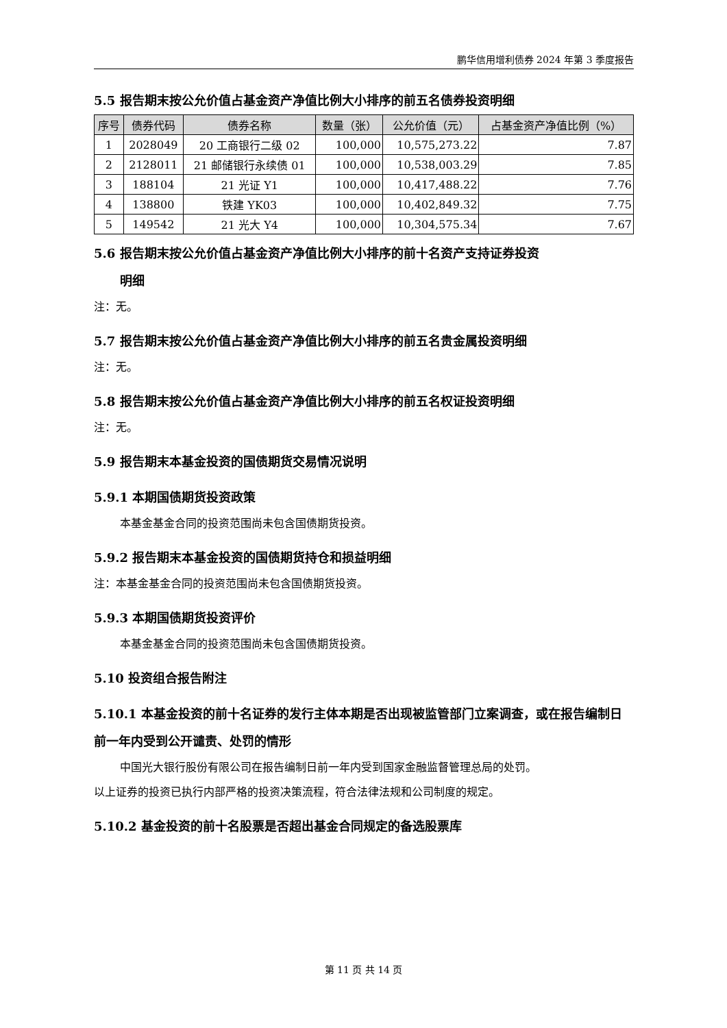鹏华信用增利债券 2024 年第 3 季度报告
5.5 报告期末按公允价值占基金资产净值比例大小排序的前五名债券投资明细
| 序号 | 债券代码 | 债券名称 | 数量（张） | 公允价值（元） | 占基金资产净值比例（%） |
| --- | --- | --- | --- | --- | --- |
| 1 | 2028049 | 20 工商银行二级 02 | 100,000 | 10,575,273.22 | 7.87 |
| 2 | 2128011 | 21 邮储银行永续债 01 | 100,000 | 10,538,003.29 | 7.85 |
| 3 | 188104 | 21 光证 Y1 | 100,000 | 10,417,488.22 | 7.76 |
| 4 | 138800 | 铁建 YK03 | 100,000 | 10,402,849.32 | 7.75 |
| 5 | 149542 | 21 光大 Y4 | 100,000 | 10,304,575.34 | 7.67 |
5.6 报告期末按公允价值占基金资产净值比例大小排序的前十名资产支持证券投资
明细
注：无。
5.7 报告期末按公允价值占基金资产净值比例大小排序的前五名贵金属投资明细
注：无。
5.8 报告期末按公允价值占基金资产净值比例大小排序的前五名权证投资明细
注：无。
5.9 报告期末本基金投资的国债期货交易情况说明
5.9.1 本期国债期货投资政策
本基金基金合同的投资范围尚未包含国债期货投资。
5.9.2 报告期末本基金投资的国债期货持仓和损益明细
注：本基金基金合同的投资范围尚未包含国债期货投资。
5.9.3 本期国债期货投资评价
本基金基金合同的投资范围尚未包含国债期货投资。
5.10 投资组合报告附注
5.10.1 本基金投资的前十名证券的发行主体本期是否出现被监管部门立案调查，或在报告编制日前一年内受到公开谴责、处罚的情形
中国光大银行股份有限公司在报告编制日前一年内受到国家金融监督管理总局的处罚。
以上证券的投资已执行内部严格的投资决策流程，符合法律法规和公司制度的规定。
5.10.2 基金投资的前十名股票是否超出基金合同规定的备选股票库
第 11 页 共 14 页